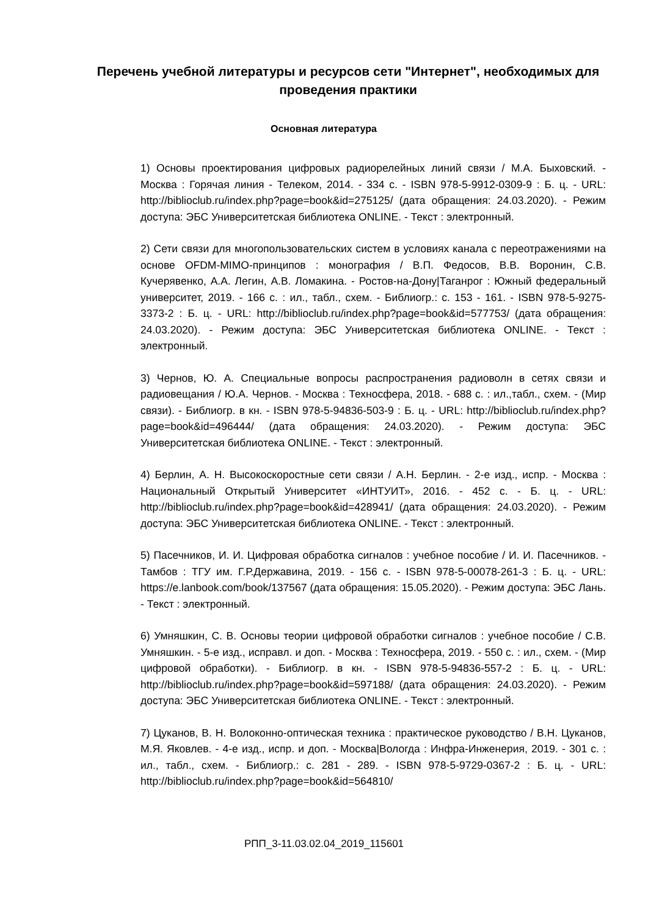Перечень учебной литературы и ресурсов сети "Интернет", необходимых для проведения практики
Основная литература
1) Основы проектирования цифровых радиорелейных линий связи / М.А. Быховский. - Москва : Горячая линия - Телеком, 2014. - 334 с. - ISBN 978-5-9912-0309-9 : Б. ц. - URL: http://biblioclub.ru/index.php?page=book&id=275125/ (дата обращения: 24.03.2020). - Режим доступа: ЭБС Университетская библиотека ONLINE. - Текст : электронный.
2) Сети связи для многопользовательских систем в условиях канала с переотражениями на основе OFDM-MIMO-принципов : монография / В.П. Федосов, В.В. Воронин, С.В. Кучерявенко, А.А. Легин, А.В. Ломакина. - Ростов-на-Дону|Таганрог : Южный федеральный университет, 2019. - 166 с. : ил., табл., схем. - Библиогр.: с. 153 - 161. - ISBN 978-5-9275-3373-2 : Б. ц. - URL: http://biblioclub.ru/index.php?page=book&id=577753/ (дата обращения: 24.03.2020). - Режим доступа: ЭБС Университетская библиотека ONLINE. - Текст : электронный.
3) Чернов, Ю. А. Специальные вопросы распространения радиоволн в сетях связи и радиовещания / Ю.А. Чернов. - Москва : Техносфера, 2018. - 688 с. : ил.,табл., схем. - (Мир связи). - Библиогр. в кн. - ISBN 978-5-94836-503-9 : Б. ц. - URL: http://biblioclub.ru/index.php?page=book&id=496444/ (дата обращения: 24.03.2020). - Режим доступа: ЭБС Университетская библиотека ONLINE. - Текст : электронный.
4) Берлин, А. Н. Высокоскоростные сети связи / А.Н. Берлин. - 2-е изд., испр. - Москва : Национальный Открытый Университет «ИНТУИТ», 2016. - 452 с. - Б. ц. - URL: http://biblioclub.ru/index.php?page=book&id=428941/ (дата обращения: 24.03.2020). - Режим доступа: ЭБС Университетская библиотека ONLINE. - Текст : электронный.
5) Пасечников, И. И. Цифровая обработка сигналов : учебное пособие / И. И. Пасечников. - Тамбов : ТГУ им. Г.Р.Державина, 2019. - 156 с. - ISBN 978-5-00078-261-3 : Б. ц. - URL: https://e.lanbook.com/book/137567 (дата обращения: 15.05.2020). - Режим доступа: ЭБС Лань. - Текст : электронный.
6) Умняшкин, С. В. Основы теории цифровой обработки сигналов : учебное пособие / С.В. Умняшкин. - 5-е изд., исправл. и доп. - Москва : Техносфера, 2019. - 550 с. : ил., схем. - (Мир цифровой обработки). - Библиогр. в кн. - ISBN 978-5-94836-557-2 : Б. ц. - URL: http://biblioclub.ru/index.php?page=book&id=597188/ (дата обращения: 24.03.2020). - Режим доступа: ЭБС Университетская библиотека ONLINE. - Текст : электронный.
7) Цуканов, В. Н. Волоконно-оптическая техника : практическое руководство / В.Н. Цуканов, М.Я. Яковлев. - 4-е изд., испр. и доп. - Москва|Вологда : Инфра-Инженерия, 2019. - 301 с. : ил., табл., схем. - Библиогр.: с. 281 - 289. - ISBN 978-5-9729-0367-2 : Б. ц. - URL: http://biblioclub.ru/index.php?page=book&id=564810/
РПП_3-11.03.02.04_2019_115601